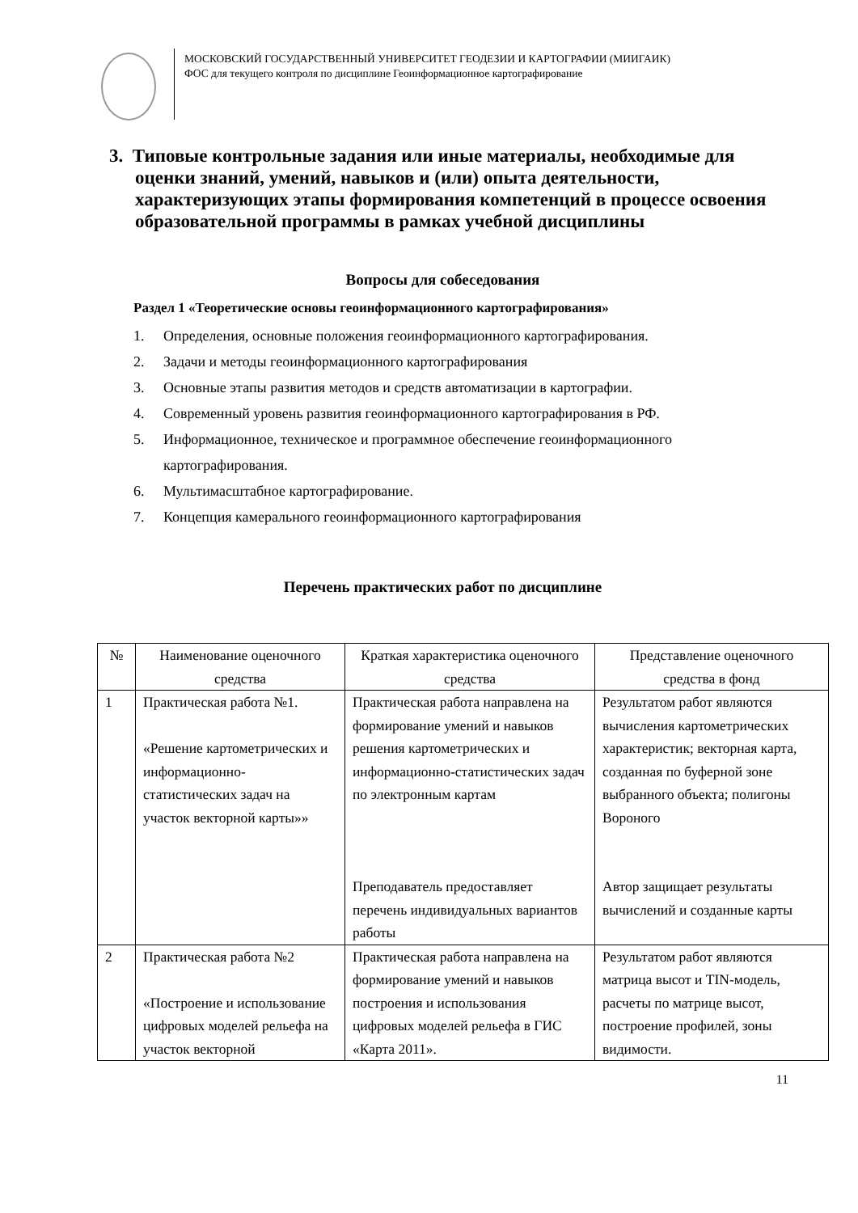МОСКОВСКИЙ ГОСУДАРСТВЕННЫЙ УНИВЕРСИТЕТ ГЕОДЕЗИИ И КАРТОГРАФИИ (МИИГАИК)
ФОС для текущего контроля по дисциплине Геоинформационное картографирование
3. Типовые контрольные задания или иные материалы, необходимые для оценки знаний, умений, навыков и (или) опыта деятельности, характеризующих этапы формирования компетенций в процессе освоения образовательной программы в рамках учебной дисциплины
Вопросы для собеседования
Раздел 1 «Теоретические основы геоинформационного картографирования»
1. Определения, основные положения геоинформационного картографирования.
2. Задачи и методы геоинформационного картографирования
3. Основные этапы развития методов и средств автоматизации в картографии.
4. Современный уровень развития геоинформационного картографирования в РФ.
5. Информационное, техническое и программное обеспечение геоинформационного картографирования.
6. Мультимасштабное картографирование.
7. Концепция камерального геоинформационного картографирования
Перечень практических работ по дисциплине
| № | Наименование оценочного средства | Краткая характеристика оценочного средства | Представление оценочного средства в фонд |
| 1 | Практическая работа №1. «Решение картометрических и информационно-статистических задач на участок векторной карты»» | Практическая работа направлена на формирование умений и навыков решения картометрических и информационно-статистических задач по электронным картам Преподаватель предоставляет перечень индивидуальных вариантов работы | Результатом работ являются вычисления картометрических характеристик; векторная карта, созданная по буферной зоне выбранного объекта; полигоны Вороного Автор защищает результаты вычислений и созданные карты |
| 2 | Практическая работа №2 «Построение и использование цифровых моделей рельефа на участок векторной | Практическая работа направлена на формирование умений и навыков построения и использования цифровых моделей рельефа в ГИС «Карта 2011». | Результатом работ являются матрица высот и TIN-модель, расчеты по матрице высот, построение профилей, зоны видимости. |
11